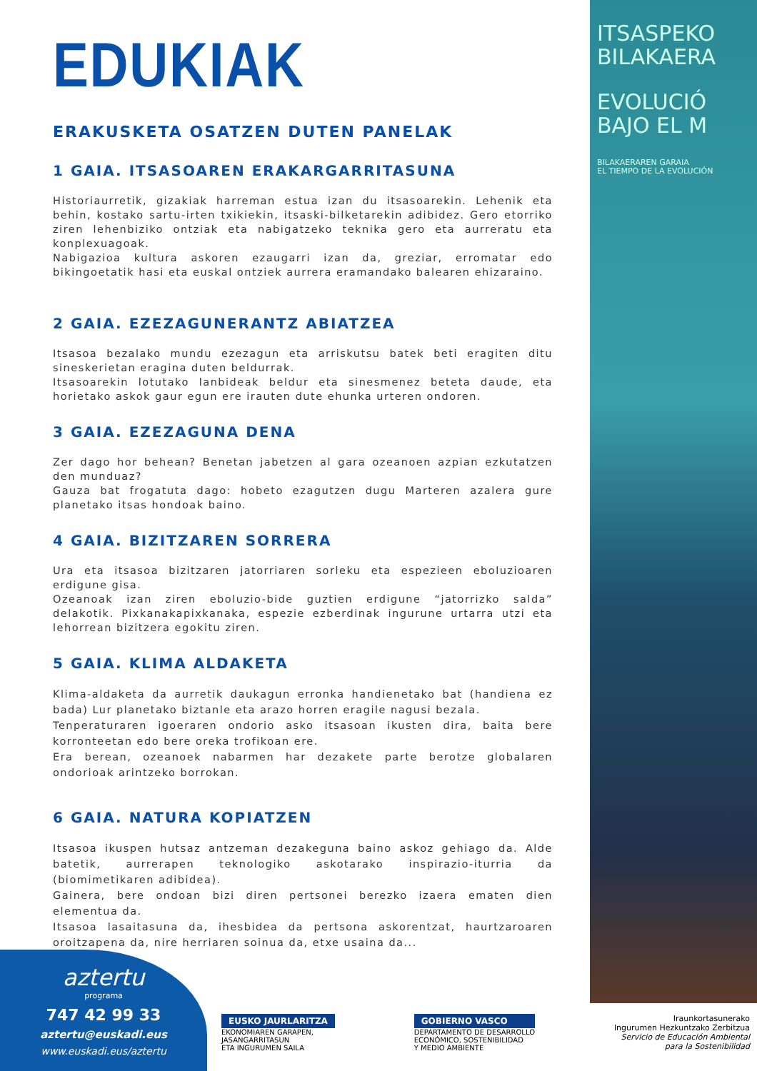ITSASPEKO BILAKAERA
EVOLUCIÓ BAJO EL M
BILAKAERAREN GARAIA
EL TIEMPO DE LA EVOLUCIÓN
EDUKIAK
ERAKUSKETA OSATZEN DUTEN PANELAK
1 GAIA. ITSASOAREN ERAKARGARRITASUNA
Historiaurretik, gizakiak harreman estua izan du itsasoarekin. Lehenik eta behin, kostako sartu-irten txikiekin, itsaski-bilketarekin adibidez. Gero etorriko ziren lehenbiziko ontziak eta nabigatzeko teknika gero eta aurreratu eta konplexuagoak.
Nabigazioa kultura askoren ezaugarri izan da, greziar, erromatar edo bikingoetatik hasi eta euskal ontziek aurrera eramandako balearen ehizaraino.
2 GAIA. EZEZAGUNERANTZ ABIATZEA
Itsasoa bezalako mundu ezezagun eta arriskutsu batek beti eragiten ditu sineskerietan eragina duten beldurrak.
Itsasoarekin lotutako lanbideak beldur eta sinesmenez beteta daude, eta horietako askok gaur egun ere irauten dute ehunka urteren ondoren.
3 GAIA. EZEZAGUNA DENA
Zer dago hor behean? Benetan jabetzen al gara ozeanoen azpian ezkutatzen den munduaz?
Gauza bat frogatuta dago: hobeto ezagutzen dugu Marteren azalera gure planetako itsas hondoak baino.
4 GAIA. BIZITZAREN SORRERA
Ura eta itsasoa bizitzaren jatorriaren sorleku eta espezieen eboluzioaren erdigune gisa.
Ozeanoak izan ziren eboluzio-bide guztien erdigune “jatorrizko salda” delakotik. Pixkanakapixkanaka, espezie ezberdinak ingurune urtarra utzi eta lehorrean bizitzera egokitu ziren.
5 GAIA. KLIMA ALDAKETA
Klima-aldaketa da aurretik daukagun erronka handienetako bat (handiena ez bada) Lur planetako biztanle eta arazo horren eragile nagusi bezala.
Tenperaturaren igoeraren ondorio asko itsasoan ikusten dira, baita bere korronteetan edo bere oreka trofikoan ere.
Era berean, ozeanoek nabarmen har dezakete parte berotze globalaren ondorioak arintzeko borrokan.
6 GAIA. NATURA KOPIATZEN
Itsasoa ikuspen hutsaz antzeman dezakeguna baino askoz gehiago da. Alde batetik, aurrerapen teknologiko askotarako inspirazio-iturria da (biomimetikaren adibidea).
Gainera, bere ondoan bizi diren pertsonei berezko izaera ematen dien elementua da.
Itsasoa lasaitasuna da, ihesbidea da pertsona askorentzat, haurtzaroaren oroitzapena da, nire herriaren soinua da, etxe usaina da...
aztertu
programa
747 42 99 33
aztertu@euskadi.eus
www.euskadi.eus/aztertu
EUSKO JAURLARITZA
EKONOMIAREN GARAPEN,
JASANGARRITASUN
ETA INGURUMEN SAILA
GOBIERNO VASCO
DEPARTAMENTO DE DESARROLLO
ECONÓMICO, SOSTENIBILIDAD
Y MEDIO AMBIENTE
Iraunkortasunerako
Ingurumen Hezkuntzako Zerbitzua
Servicio de Educación Ambiental
para la Sostenibilidad